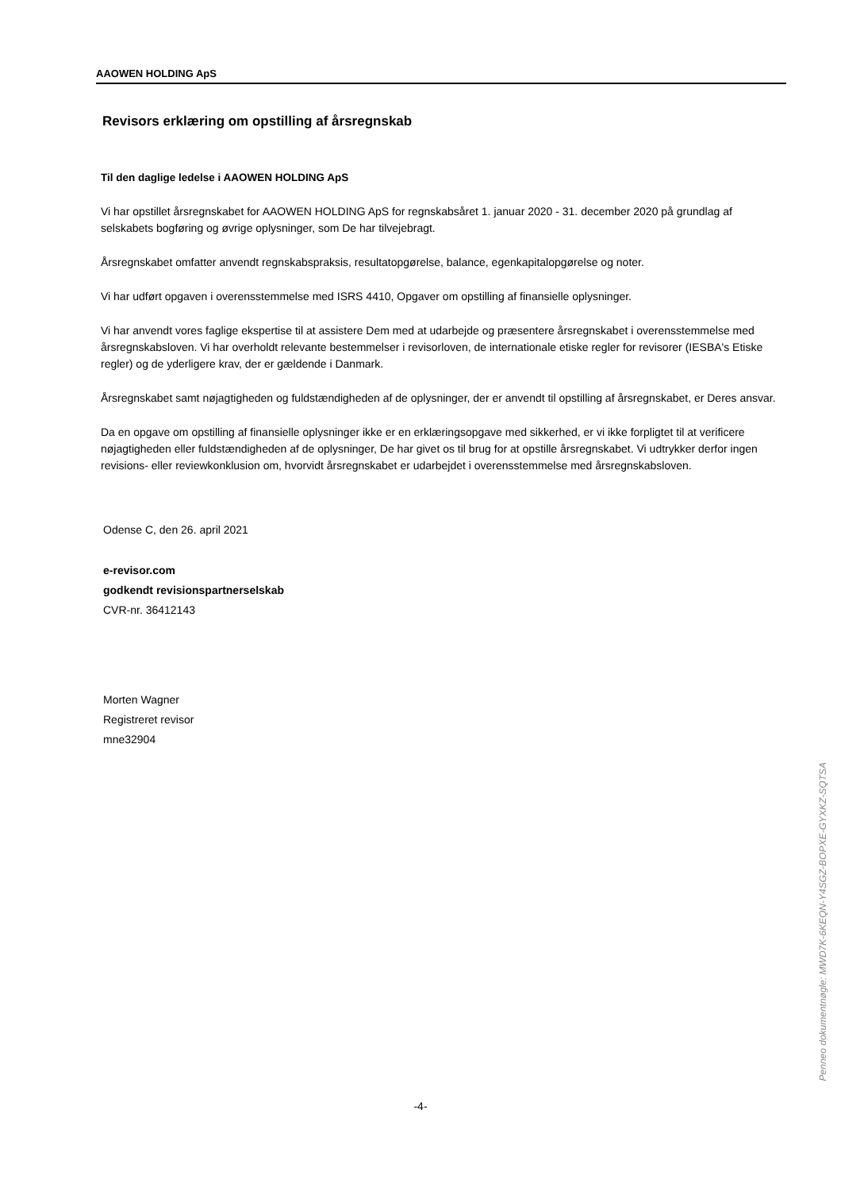AAOWEN HOLDING ApS
Revisors erklæring om opstilling af årsregnskab
Til den daglige ledelse i AAOWEN HOLDING ApS
Vi har opstillet årsregnskabet for AAOWEN HOLDING ApS for regnskabsåret 1. januar 2020 - 31. december 2020 på grundlag af selskabets bogføring og øvrige oplysninger, som De har tilvejebragt.
Årsregnskabet omfatter anvendt regnskabspraksis, resultatopgørelse, balance, egenkapitalopgørelse og noter.
Vi har udført opgaven i overensstemmelse med ISRS 4410, Opgaver om opstilling af finansielle oplysninger.
Vi har anvendt vores faglige ekspertise til at assistere Dem med at udarbejde og præsentere årsregnskabet i overensstemmelse med årsregnskabsloven. Vi har overholdt relevante bestemmelser i revisorloven, de internationale etiske regler for revisorer (IESBA's Etiske regler) og de yderligere krav, der er gældende i Danmark.
Årsregnskabet samt nøjagtigheden og fuldstændigheden af de oplysninger, der er anvendt til opstilling af årsregnskabet, er Deres ansvar.
Da en opgave om opstilling af finansielle oplysninger ikke er en erklæringsopgave med sikkerhed, er vi ikke forpligtet til at verificere nøjagtigheden eller fuldstændigheden af de oplysninger, De har givet os til brug for at opstille årsregnskabet. Vi udtrykker derfor ingen revisions- eller reviewkonklusion om, hvorvidt årsregnskabet er udarbejdet i overensstemmelse med årsregnskabsloven.
Odense C, den 26. april 2021
e-revisor.com
godkendt revisionspartnerselskab
CVR-nr. 36412143
Morten Wagner
Registreret revisor
mne32904
Penneo dokumentnøgle: MWD7K-6KEQN-Y4SGZ-BOPXE-GYXKZ-SQTSA
-4-